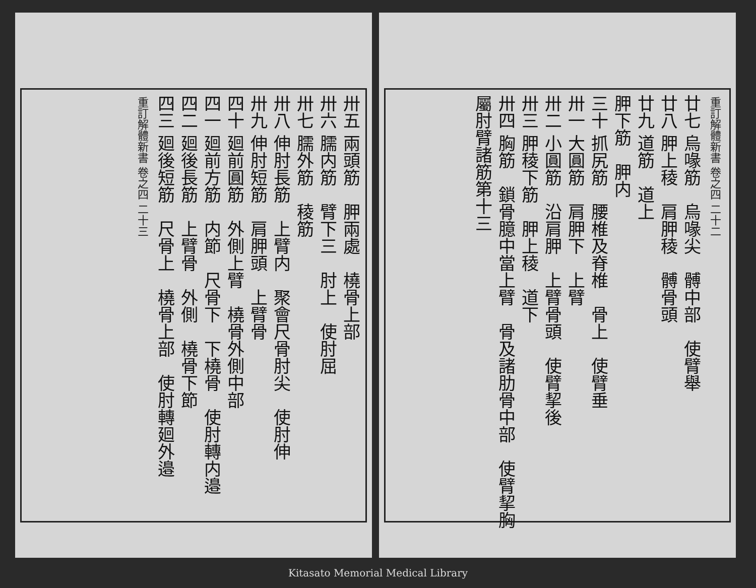重訂解體新書 卷之四 二十二
廿七 烏喙筋　烏喙尖　髆中部　使臂舉
廿八 胛上稜　肩胛稜　髆骨頭
廿九 道筋　道上
胛下筋　胛内
三十 抓尻筋　腰椎及脊椎　骨上　使臂垂
卅一 大圓筋　肩胛下　上臂
卅二 小圓筋　沿肩胛　上臂骨頭　使臂挈後
卅三 胛稜下筋　胛上稜　道下
卅四 胸筋　鎖骨臆中當上臂　骨及諸肋骨中部　使臂挈胸
屬肘臂諸筋第十三
卅五 兩頭筋　胛兩處　橈骨上部
卅六 臑内筋　臂下三　肘上　使肘屈
卅七 臑外筋　稜筋
卅八 伸肘長筋　上臂内　聚會尺骨肘尖　使肘伸
卅九 伸肘短筋　肩胛頭　上臂骨
四十 廻前圓筋　外側上臂　橈骨外側中部
四一 廻前方筋　内節　尺骨下　下橈骨　使肘轉内邉
四二 廻後長筋　上臂骨　外側　橈骨下節
四三 廻後短筋　尺骨上　橈骨上部　使肘轉廻外邉
重訂解體新書 卷之四 二十三
Kitasato Memorial Medical Library